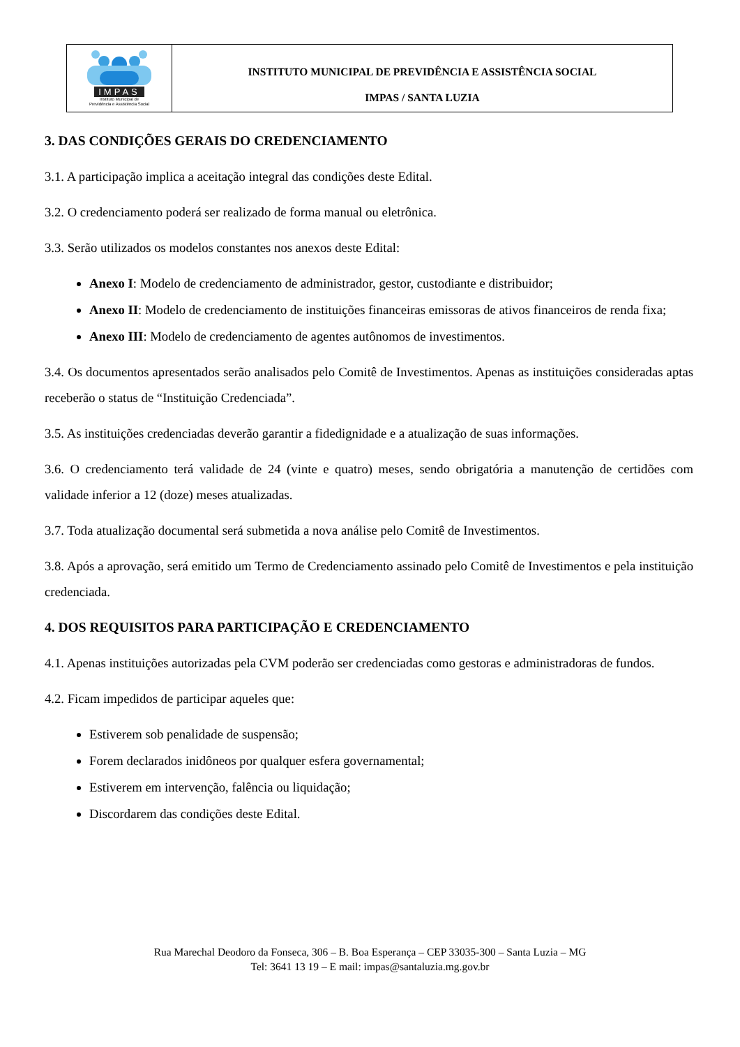IMPAS
Instituto Municipal de
Previdência e Assistência Social
INSTITUTO MUNICIPAL DE PREVIDÊNCIA E ASSISTÊNCIA SOCIAL
IMPAS / SANTA LUZIA
3. DAS CONDIÇÕES GERAIS DO CREDENCIAMENTO
3.1. A participação implica a aceitação integral das condições deste Edital.
3.2. O credenciamento poderá ser realizado de forma manual ou eletrônica.
3.3. Serão utilizados os modelos constantes nos anexos deste Edital:
Anexo I: Modelo de credenciamento de administrador, gestor, custodiante e distribuidor;
Anexo II: Modelo de credenciamento de instituições financeiras emissoras de ativos financeiros de renda fixa;
Anexo III: Modelo de credenciamento de agentes autônomos de investimentos.
3.4. Os documentos apresentados serão analisados pelo Comitê de Investimentos. Apenas as instituições consideradas aptas receberão o status de “Instituição Credenciada”.
3.5. As instituições credenciadas deverão garantir a fidedignidade e a atualização de suas informações.
3.6. O credenciamento terá validade de 24 (vinte e quatro) meses, sendo obrigatória a manutenção de certidões com validade inferior a 12 (doze) meses atualizadas.
3.7. Toda atualização documental será submetida a nova análise pelo Comitê de Investimentos.
3.8. Após a aprovação, será emitido um Termo de Credenciamento assinado pelo Comitê de Investimentos e pela instituição credenciada.
4. DOS REQUISITOS PARA PARTICIPAÇÃO E CREDENCIAMENTO
4.1. Apenas instituições autorizadas pela CVM poderão ser credenciadas como gestoras e administradoras de fundos.
4.2. Ficam impedidos de participar aqueles que:
Estiverem sob penalidade de suspensão;
Forem declarados inidôneos por qualquer esfera governamental;
Estiverem em intervenção, falência ou liquidação;
Discordarem das condições deste Edital.
Rua Marechal Deodoro da Fonseca, 306 – B. Boa Esperança – CEP 33035-300 – Santa Luzia – MG
Tel: 3641 13 19 – E mail: impas@santaluzia.mg.gov.br